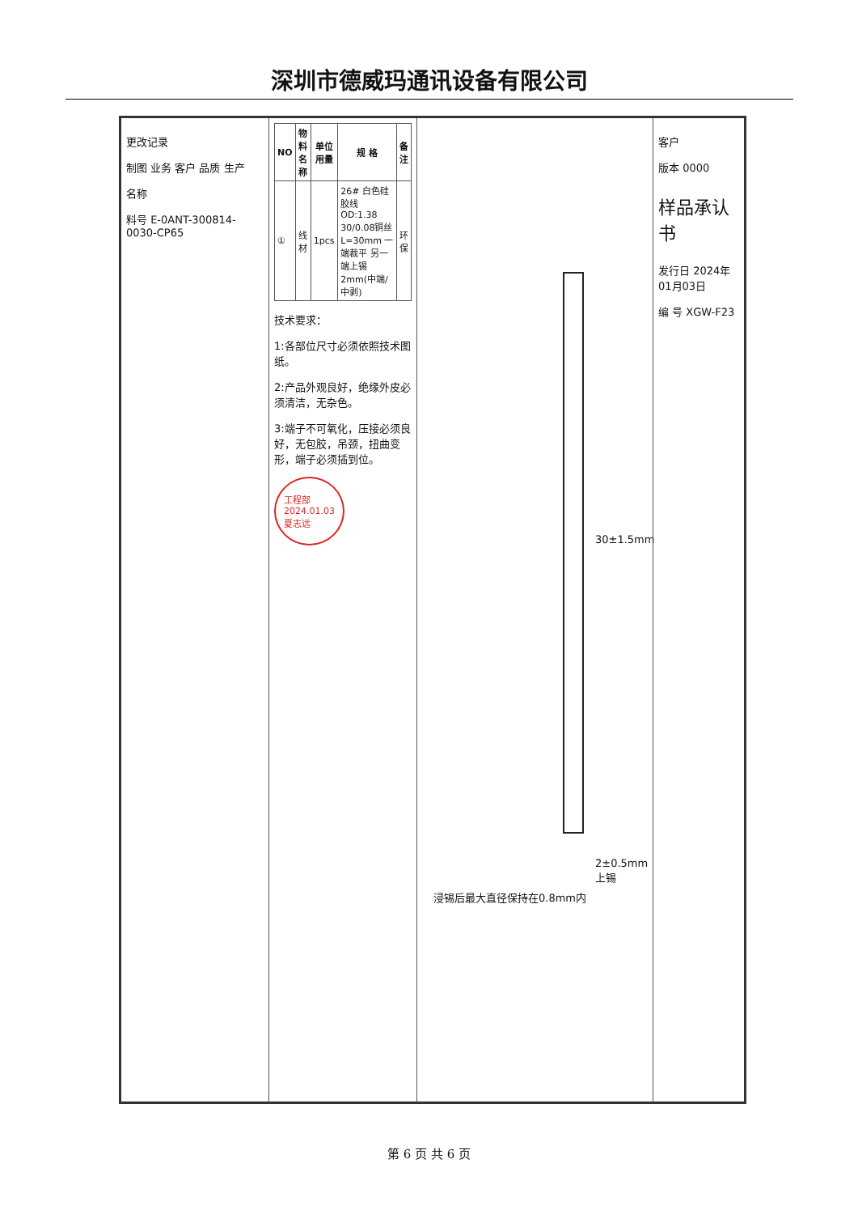深圳市德威玛通讯设备有限公司
更改记录
制图 业务 客户 品质 生产
名称
料号 E-0ANT-300814-0030-CP65
| NO | 物料名称 | 单位用量 | 规 格 | 备注 |
| --- | --- | --- | --- | --- |
| ① | 线材 | 1pcs | 26# 白色硅胶线 OD:1.38 30/0.08铜丝 L=30mm 一端裁平 另一端上锡2mm(中端/中剥) | 环保 |
技术要求：
1:各部位尺寸必须依照技术图纸。
2:产品外观良好，绝缘外皮必须清洁，无杂色。
3:端子不可氧化，压接必须良好，无包胶，吊颈，扭曲变形，端子必须插到位。
工程部
2024.01.03
夏志远
30±1.5mm
2±0.5mm上锡
浸锡后最大直径保持在0.8mm内
客户
版本 0000
样品承认书
发行日 2024年01月03日
编 号 XGW-F23
第 6 页 共 6 页